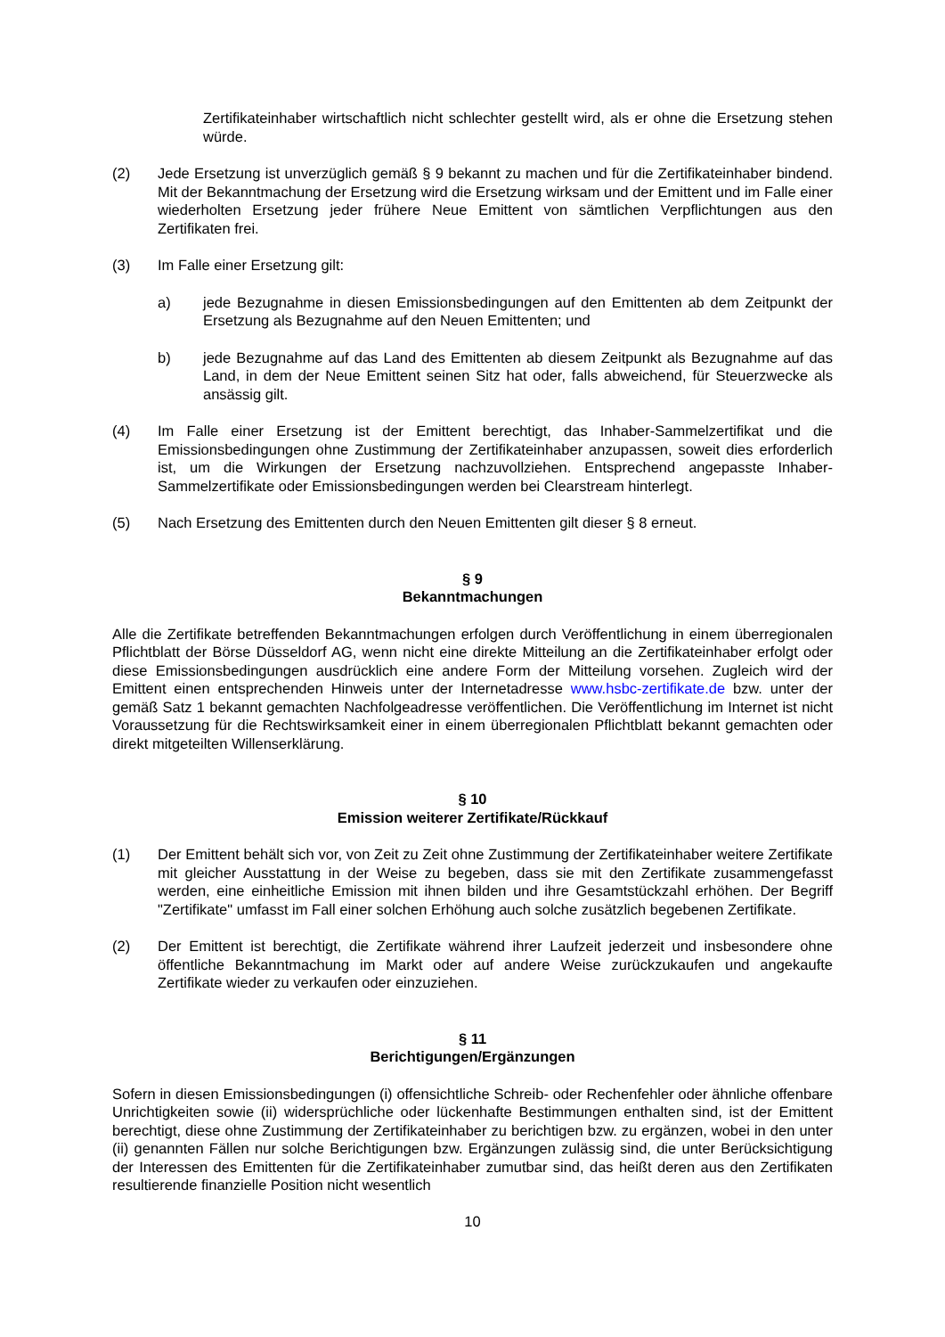Zertifikateinhaber wirtschaftlich nicht schlechter gestellt wird, als er ohne die Ersetzung stehen würde.
(2) Jede Ersetzung ist unverzüglich gemäß § 9 bekannt zu machen und für die Zertifikateinhaber bindend. Mit der Bekanntmachung der Ersetzung wird die Ersetzung wirksam und der Emittent und im Falle einer wiederholten Ersetzung jeder frühere Neue Emittent von sämtlichen Verpflichtungen aus den Zertifikaten frei.
(3) Im Falle einer Ersetzung gilt:
a) jede Bezugnahme in diesen Emissionsbedingungen auf den Emittenten ab dem Zeitpunkt der Ersetzung als Bezugnahme auf den Neuen Emittenten; und
b) jede Bezugnahme auf das Land des Emittenten ab diesem Zeitpunkt als Bezugnahme auf das Land, in dem der Neue Emittent seinen Sitz hat oder, falls abweichend, für Steuerzwecke als ansässig gilt.
(4) Im Falle einer Ersetzung ist der Emittent berechtigt, das Inhaber-Sammelzertifikat und die Emissionsbedingungen ohne Zustimmung der Zertifikateinhaber anzupassen, soweit dies erforderlich ist, um die Wirkungen der Ersetzung nachzuvollziehen. Entsprechend angepasste Inhaber-Sammelzertifikate oder Emissionsbedingungen werden bei Clearstream hinterlegt.
(5) Nach Ersetzung des Emittenten durch den Neuen Emittenten gilt dieser § 8 erneut.
§ 9
Bekanntmachungen
Alle die Zertifikate betreffenden Bekanntmachungen erfolgen durch Veröffentlichung in einem überregionalen Pflichtblatt der Börse Düsseldorf AG, wenn nicht eine direkte Mitteilung an die Zertifikateinhaber erfolgt oder diese Emissionsbedingungen ausdrücklich eine andere Form der Mitteilung vorsehen. Zugleich wird der Emittent einen entsprechenden Hinweis unter der Internetadresse www.hsbc-zertifikate.de bzw. unter der gemäß Satz 1 bekannt gemachten Nachfolgeadresse veröffentlichen. Die Veröffentlichung im Internet ist nicht Voraussetzung für die Rechtswirksamkeit einer in einem überregionalen Pflichtblatt bekannt gemachten oder direkt mitgeteilten Willenserklärung.
§ 10
Emission weiterer Zertifikate/Rückkauf
(1) Der Emittent behält sich vor, von Zeit zu Zeit ohne Zustimmung der Zertifikateinhaber weitere Zertifikate mit gleicher Ausstattung in der Weise zu begeben, dass sie mit den Zertifikate zusammengefasst werden, eine einheitliche Emission mit ihnen bilden und ihre Gesamtstückzahl erhöhen. Der Begriff "Zertifikate" umfasst im Fall einer solchen Erhöhung auch solche zusätzlich begebenen Zertifikate.
(2) Der Emittent ist berechtigt, die Zertifikate während ihrer Laufzeit jederzeit und insbesondere ohne öffentliche Bekanntmachung im Markt oder auf andere Weise zurückzukaufen und angekaufte Zertifikate wieder zu verkaufen oder einzuziehen.
§ 11
Berichtigungen/Ergänzungen
Sofern in diesen Emissionsbedingungen (i) offensichtliche Schreib- oder Rechenfehler oder ähnliche offenbare Unrichtigkeiten sowie (ii) widersprüchliche oder lückenhafte Bestimmungen enthalten sind, ist der Emittent berechtigt, diese ohne Zustimmung der Zertifikateinhaber zu berichtigen bzw. zu ergänzen, wobei in den unter (ii) genannten Fällen nur solche Berichtigungen bzw. Ergänzungen zulässig sind, die unter Berücksichtigung der Interessen des Emittenten für die Zertifikateinhaber zumutbar sind, das heißt deren aus den Zertifikaten resultierende finanzielle Position nicht wesentlich
10